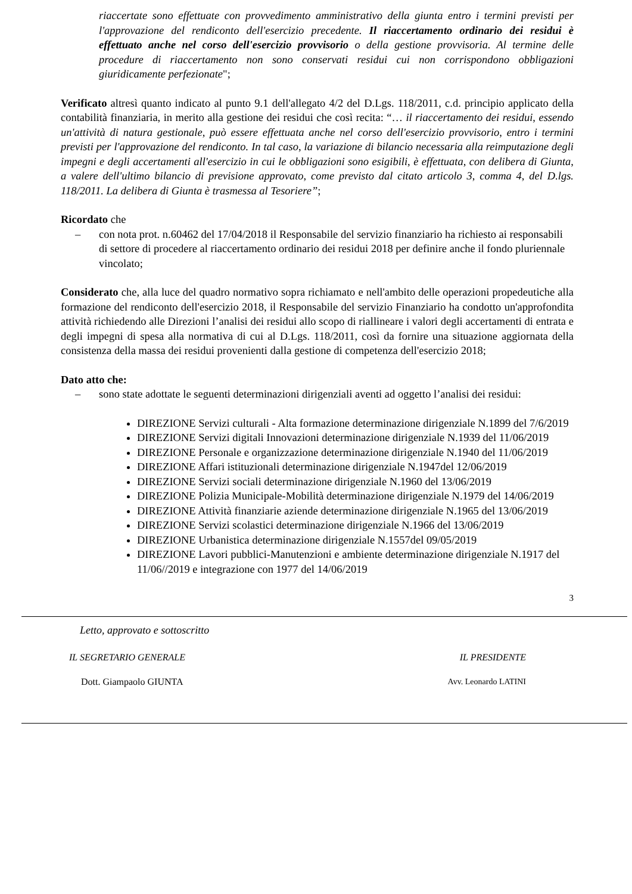riaccertate sono effettuate con provvedimento amministrativo della giunta entro i termini previsti per l'approvazione del rendiconto dell'esercizio precedente. Il riaccertamento ordinario dei residui è effettuato anche nel corso dell'esercizio provvisorio o della gestione provvisoria. Al termine delle procedure di riaccertamento non sono conservati residui cui non corrispondono obbligazioni giuridicamente perfezionate";
Verificato altresì quanto indicato al punto 9.1 dell'allegato 4/2 del D.Lgs. 118/2011, c.d. principio applicato della contabilità finanziaria, in merito alla gestione dei residui che così recita: “… il riaccertamento dei residui, essendo un'attività di natura gestionale, può essere effettuata anche nel corso dell'esercizio provvisorio, entro i termini previsti per l'approvazione del rendiconto. In tal caso, la variazione di bilancio necessaria alla reimputazione degli impegni e degli accertamenti all'esercizio in cui le obbligazioni sono esigibili, è effettuata, con delibera di Giunta, a valere dell'ultimo bilancio di previsione approvato, come previsto dal citato articolo 3, comma 4, del D.lgs. 118/2011. La delibera di Giunta è trasmessa al Tesoriere”;
Ricordato che
– con nota prot. n.60462 del 17/04/2018 il Responsabile del servizio finanziario ha richiesto ai responsabili di settore di procedere al riaccertamento ordinario dei residui 2018 per definire anche il fondo pluriennale vincolato;
Considerato che, alla luce del quadro normativo sopra richiamato e nell'ambito delle operazioni propedeutiche alla formazione del rendiconto dell'esercizio 2018, il Responsabile del servizio Finanziario ha condotto un'approfondita attività richiedendo alle Direzioni l’analisi dei residui allo scopo di riallineare i valori degli accertamenti di entrata e degli impegni di spesa alla normativa di cui al D.Lgs. 118/2011, così da fornire una situazione aggiornata della consistenza della massa dei residui provenienti dalla gestione di competenza dell'esercizio 2018;
Dato atto che:
– sono state adottate le seguenti determinazioni dirigenziali aventi ad oggetto l’analisi dei residui:
DIREZIONE Servizi culturali - Alta formazione determinazione dirigenziale N.1899 del 7/6/2019
DIREZIONE Servizi digitali Innovazioni determinazione dirigenziale N.1939 del 11/06/2019
DIREZIONE Personale e organizzazione determinazione dirigenziale N.1940 del 11/06/2019
DIREZIONE Affari istituzionali determinazione dirigenziale N.1947del 12/06/2019
DIREZIONE Servizi sociali determinazione dirigenziale N.1960 del 13/06/2019
DIREZIONE Polizia Municipale-Mobilità determinazione dirigenziale N.1979 del 14/06/2019
DIREZIONE Attività finanziarie aziende determinazione dirigenziale N.1965 del 13/06/2019
DIREZIONE Servizi scolastici determinazione dirigenziale N.1966 del 13/06/2019
DIREZIONE Urbanistica determinazione dirigenziale N.1557del 09/05/2019
DIREZIONE Lavori pubblici-Manutenzioni e ambiente determinazione dirigenziale N.1917 del 11/06//2019 e integrazione con 1977 del 14/06/2019
3
Letto, approvato e sottoscritto
IL SEGRETARIO GENERALE IL PRESIDENTE
Dott. Giampaolo GIUNTA Avv. Leonardo LATINI